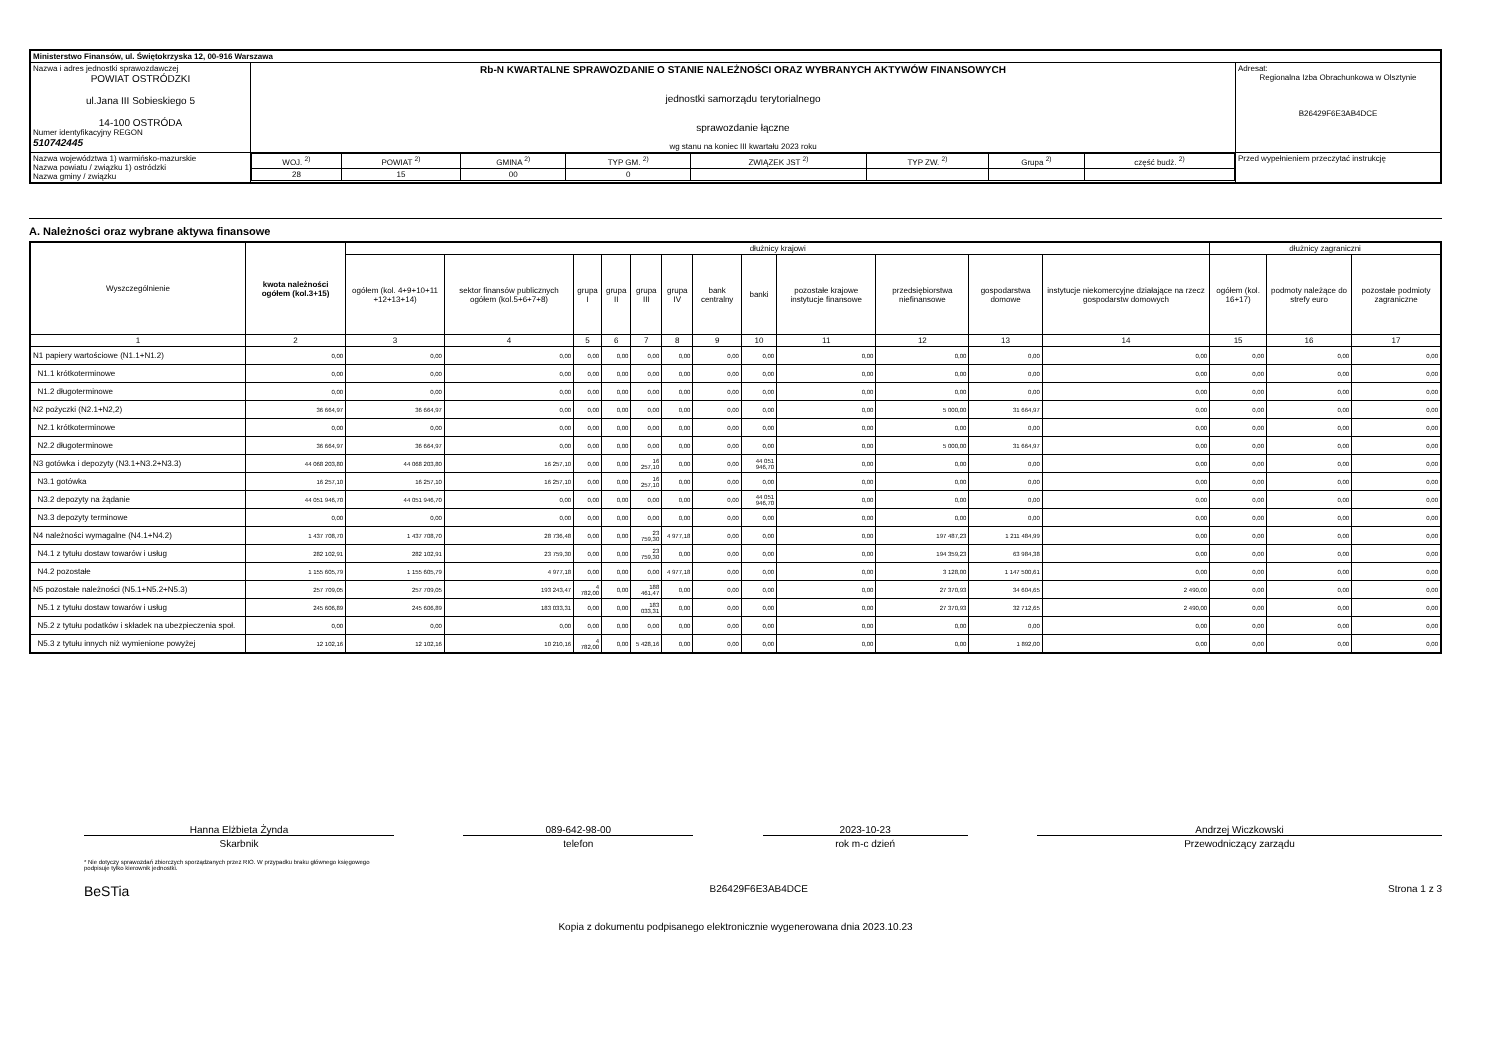| Ministerstwo Finansów, ul. Świętokrzyska 12, 00-916 Warszawa | | | |
| Nazwa i adres jednostki sprawozdawczej POWIAT OSTRÓDZKI ul.Jana III Sobieskiego 5 14-100 OSTRÓDA Numer identyfikacyjny REGON 510742445 | Rb-N KWARTALNE SPRAWOZDANIE O STANIE NALEŻNOŚCI ORAZ WYBRANYCH AKTYWÓW FINANSOWYCH jednostki samorządu terytorialnego sprawozdanie łączne wg stanu na koniec III kwartału 2023 roku | | Adresat: Regionalna Izba Obrachunkowa w Olsztynie B26429F6E3AB4DCE |
| Nazwa województwa 1) warmińsko-mazurskie Nazwa powiatu / związku 1) ostródzki Nazwa gminy / związku | | / WOJ. <sup>2)</sup> / POWIAT <sup>2)</sup> / GMINA <sup>2)</sup> / TYP GM. <sup>2)</sup> / ZWIĄZEK JST <sup>2)</sup> / TYP ZW. <sup>2)</sup> / Grupa <sup>2)</sup> / część budż. <sup>2)</sup> / / 28 / 15 / 00 / 0 / / / / / | Przed wypełnieniem przeczytać instrukcję |
A. Należności oraz wybrane aktywa finansowe
| Wyszczególnienie | kwota należności ogółem (kol.3+15) | dłużnicy krajowi | | | | | | | | | | | | dłużnicy zagraniczni | | |
| --- | --- | --- | --- | --- | --- | --- | --- | --- | --- | --- | --- | --- | --- | --- | --- | --- |
| | | ogółem (kol. 4+9+10+11 +12+13+14) | sektor finansów publicznych ogółem (kol.5+6+7+8) | grupa I | grupa II | grupa III | grupa IV | bank centralny | banki | pozostałe krajowe instytucje finansowe | przedsiębiorstwa niefinansowe | gospodarstwa domowe | instytucje niekomercyjne działające na rzecz gospodarstw domowych | ogółem (kol. 16+17) | podmoty należące do strefy euro | pozostałe podmioty zagraniczne |
| 1 | 2 | 3 | 4 | 5 | 6 | 7 | 8 | 9 | 10 | 11 | 12 | 13 | 14 | 15 | 16 | 17 |
| N1 papiery wartościowe (N1.1+N1.2) | 0,00 | 0,00 | 0,00 | 0,00 | 0,00 | 0,00 | 0,00 | 0,00 | 0,00 | 0,00 | 0,00 | 0,00 | 0,00 | 0,00 | 0,00 | 0,00 |
| N1.1 krótkoterminowe | 0,00 | 0,00 | 0,00 | 0,00 | 0,00 | 0,00 | 0,00 | 0,00 | 0,00 | 0,00 | 0,00 | 0,00 | 0,00 | 0,00 | 0,00 | 0,00 |
| N1.2 długoterminowe | 0,00 | 0,00 | 0,00 | 0,00 | 0,00 | 0,00 | 0,00 | 0,00 | 0,00 | 0,00 | 0,00 | 0,00 | 0,00 | 0,00 | 0,00 | 0,00 |
| N2 pożyczki (N2.1+N2,2) | 36 664,97 | 36 664,97 | 0,00 | 0,00 | 0,00 | 0,00 | 0,00 | 0,00 | 0,00 | 0,00 | 5 000,00 | 31 664,97 | 0,00 | 0,00 | 0,00 | 0,00 |
| N2.1 krótkoterminowe | 0,00 | 0,00 | 0,00 | 0,00 | 0,00 | 0,00 | 0,00 | 0,00 | 0,00 | 0,00 | 0,00 | 0,00 | 0,00 | 0,00 | 0,00 | 0,00 |
| N2.2 długoterminowe | 36 664,97 | 36 664,97 | 0,00 | 0,00 | 0,00 | 0,00 | 0,00 | 0,00 | 0,00 | 0,00 | 5 000,00 | 31 664,97 | 0,00 | 0,00 | 0,00 | 0,00 |
| N3 gotówka i depozyty (N3.1+N3.2+N3.3) | 44 068 203,80 | 44 068 203,80 | 16 257,10 | 0,00 | 0,00 | 16 257,10 | 0,00 | 0,00 | 44 051 946,70 | 0,00 | 0,00 | 0,00 | 0,00 | 0,00 | 0,00 | 0,00 |
| N3.1 gotówka | 16 257,10 | 16 257,10 | 16 257,10 | 0,00 | 0,00 | 16 257,10 | 0,00 | 0,00 | 0,00 | 0,00 | 0,00 | 0,00 | 0,00 | 0,00 | 0,00 | 0,00 |
| N3.2 depozyty na żądanie | 44 051 946,70 | 44 051 946,70 | 0,00 | 0,00 | 0,00 | 0,00 | 0,00 | 0,00 | 44 051 946,70 | 0,00 | 0,00 | 0,00 | 0,00 | 0,00 | 0,00 | 0,00 |
| N3.3 depozyty terminowe | 0,00 | 0,00 | 0,00 | 0,00 | 0,00 | 0,00 | 0,00 | 0,00 | 0,00 | 0,00 | 0,00 | 0,00 | 0,00 | 0,00 | 0,00 | 0,00 |
| N4 należności wymagalne (N4.1+N4.2) | 1 437 708,70 | 1 437 708,70 | 28 736,48 | 0,00 | 0,00 | 23 759,30 | 4 977,18 | 0,00 | 0,00 | 0,00 | 197 487,23 | 1 211 484,99 | 0,00 | 0,00 | 0,00 | 0,00 |
| N4.1 z tytułu dostaw towarów i usług | 282 102,91 | 282 102,91 | 23 759,30 | 0,00 | 0,00 | 23 759,30 | 0,00 | 0,00 | 0,00 | 0,00 | 194 359,23 | 63 984,38 | 0,00 | 0,00 | 0,00 | 0,00 |
| N4.2 pozostałe | 1 155 605,79 | 1 155 605,79 | 4 977,18 | 0,00 | 0,00 | 0,00 | 4 977,18 | 0,00 | 0,00 | 0,00 | 3 128,00 | 1 147 500,61 | 0,00 | 0,00 | 0,00 | 0,00 |
| N5 pozostałe należności (N5.1+N5.2+N5.3) | 257 709,05 | 257 709,05 | 193 243,47 | 4 782,00 | 0,00 | 188 461,47 | 0,00 | 0,00 | 0,00 | 0,00 | 27 370,93 | 34 604,65 | 2 490,00 | 0,00 | 0,00 | 0,00 |
| N5.1 z tytułu dostaw towarów i usług | 245 606,89 | 245 606,89 | 183 033,31 | 0,00 | 0,00 | 183 033,31 | 0,00 | 0,00 | 0,00 | 0,00 | 27 370,93 | 32 712,65 | 2 490,00 | 0,00 | 0,00 | 0,00 |
| N5.2 z tytułu podatków i składek na ubezpieczenia społ. | 0,00 | 0,00 | 0,00 | 0,00 | 0,00 | 0,00 | 0,00 | 0,00 | 0,00 | 0,00 | 0,00 | 0,00 | 0,00 | 0,00 | 0,00 | 0,00 |
| N5.3 z tytułu innych niż wymienione powyżej | 12 102,16 | 12 102,16 | 10 210,16 | 4 782,00 | 0,00 | 5 428,16 | 0,00 | 0,00 | 0,00 | 0,00 | 0,00 | 1 892,00 | 0,00 | 0,00 | 0,00 | 0,00 |
Hanna Elżbieta Żynda
Skarbnik
089-642-98-00
telefon
2023-10-23
rok m-c dzień
Andrzej Wiczkowski
Przewodniczący zarządu
* Nie dotyczy sprawozdań zbiorczych sporządzanych przez RIO. W przypadku braku głównego księgowego
podpisuje tylko kierownik jednostki.
BeSTia B26429F6E3AB4DCE Strona 1 z 3
Kopia z dokumentu podpisanego elektronicznie wygenerowana dnia 2023.10.23